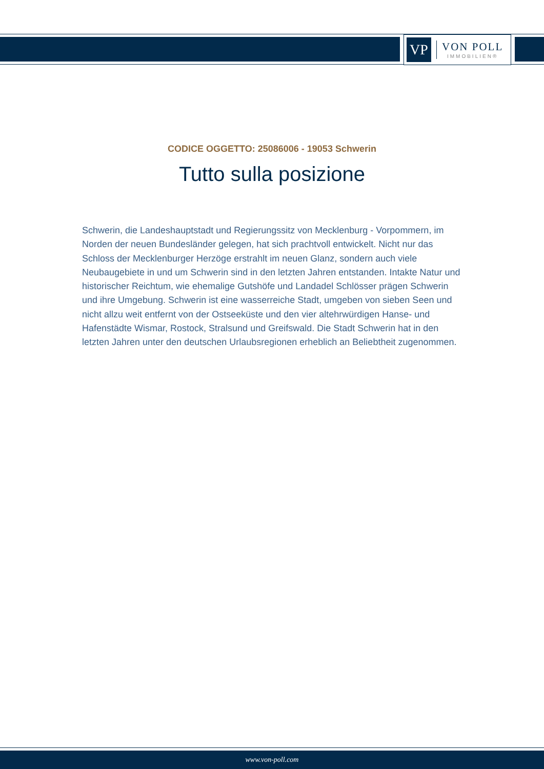VP
VON POLL
IMMOBILIEN®
CODICE OGGETTO: 25086006 - 19053 Schwerin
Tutto sulla posizione
Schwerin, die Landeshauptstadt und Regierungssitz von Mecklenburg - Vorpommern, im Norden der neuen Bundesländer gelegen, hat sich prachtvoll entwickelt. Nicht nur das Schloss der Mecklenburger Herzöge erstrahlt im neuen Glanz, sondern auch viele Neubaugebiete in und um Schwerin sind in den letzten Jahren entstanden. Intakte Natur und historischer Reichtum, wie ehemalige Gutshöfe und Landadel Schlösser prägen Schwerin und ihre Umgebung. Schwerin ist eine wasserreiche Stadt, umgeben von sieben Seen und nicht allzu weit entfernt von der Ostseeküste und den vier altehrwürdigen Hanse- und Hafenstädte Wismar, Rostock, Stralsund und Greifswald. Die Stadt Schwerin hat in den letzten Jahren unter den deutschen Urlaubsregionen erheblich an Beliebtheit zugenommen.
www.von-poll.com